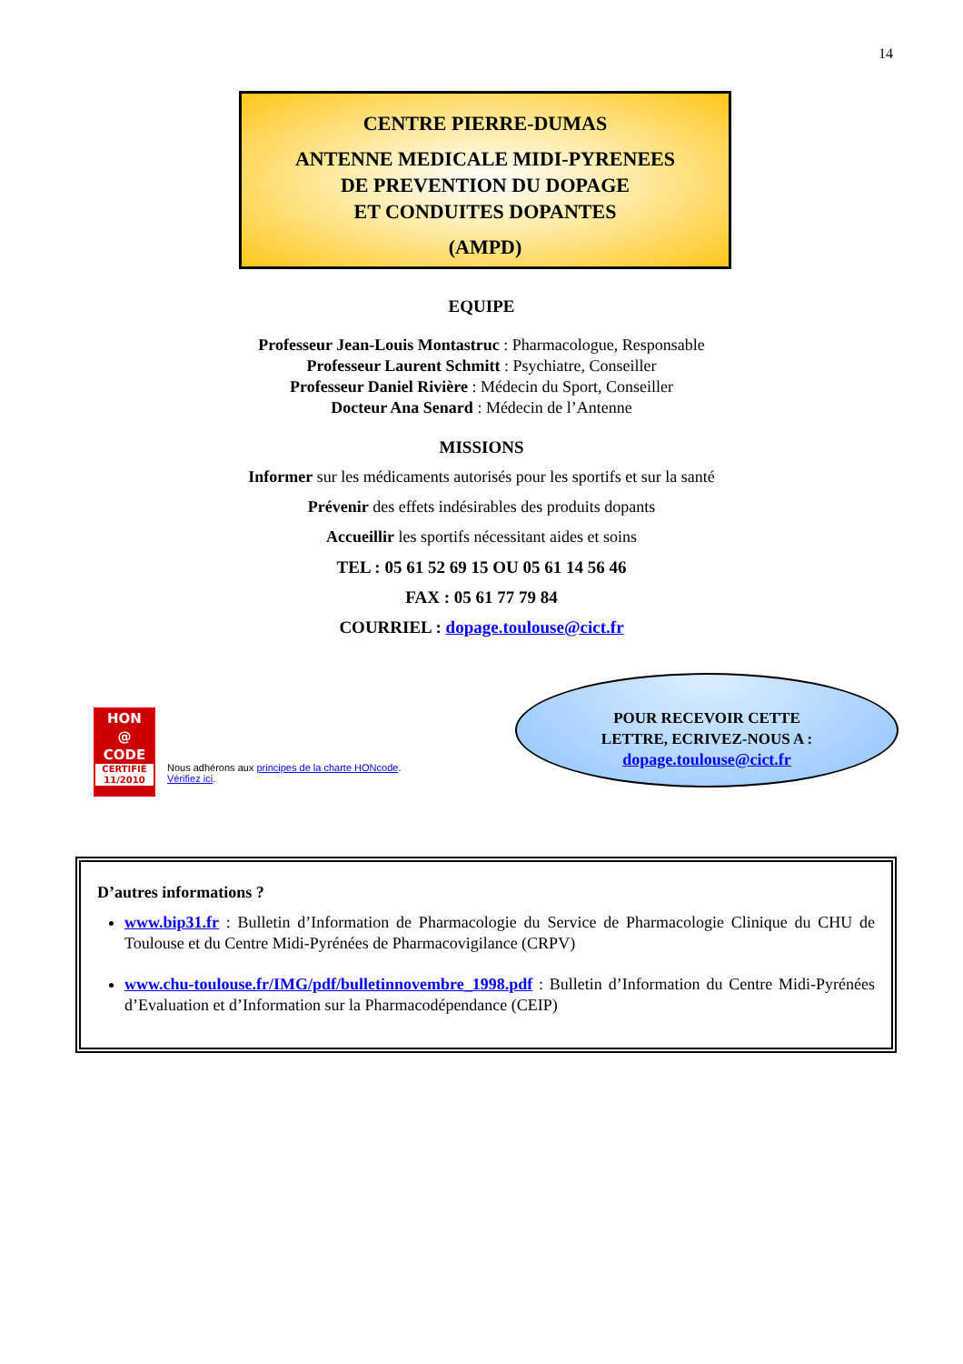14
CENTRE PIERRE-DUMAS
ANTENNE MEDICALE MIDI-PYRENEES
DE PREVENTION DU DOPAGE
ET CONDUITES DOPANTES
(AMPD)
EQUIPE
Professeur Jean-Louis Montastruc : Pharmacologue, Responsable
Professeur Laurent Schmitt : Psychiatre, Conseiller
Professeur Daniel Rivière : Médecin du Sport, Conseiller
Docteur Ana Senard : Médecin de l’Antenne
MISSIONS
Informer sur les médicaments autorisés pour les sportifs et sur la santé
Prévenir des effets indésirables des produits dopants
Accueillir les sportifs nécessitant aides et soins
TEL : 05 61 52 69 15 OU 05 61 14 56 46
FAX : 05 61 77 79 84
COURRIEL : dopage.toulouse@cict.fr
HON
@
CODE
CERTIFIÉ 11/2010
Nous adhérons aux principes de la charte HONcode.
Vérifiez ici.
POUR RECEVOIR CETTE
LETTRE, ECRIVEZ-NOUS A :
dopage.toulouse@cict.fr
D’autres informations ?
www.bip31.fr : Bulletin d’Information de Pharmacologie du Service de Pharmacologie Clinique du CHU de Toulouse et du Centre Midi-Pyrénées de Pharmacovigilance (CRPV)
www.chu-toulouse.fr/IMG/pdf/bulletinnovembre_1998.pdf : Bulletin d’Information du Centre Midi-Pyrénées d’Evaluation et d’Information sur la Pharmacodépendance (CEIP)